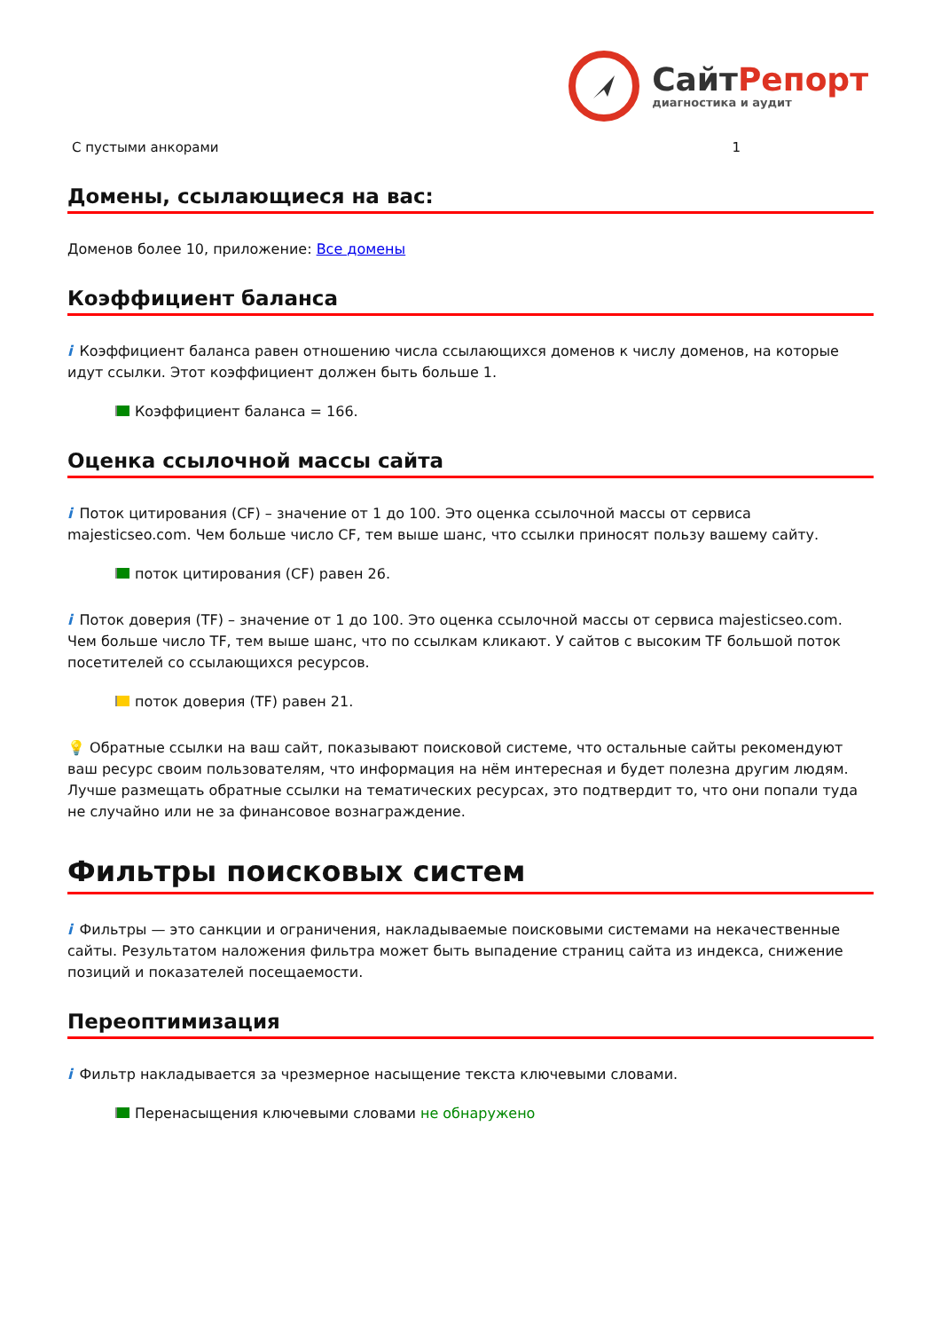СайтРепорт
диагностика и аудит
| С пустыми анкорами | 1 |
Домены, ссылающиеся на вас:
Доменов более 10, приложение: Все домены
Коэффициент баланса
i Коэффициент баланса равен отношению числа ссылающихся доменов к числу доменов, на которые идут ссылки. Этот коэффициент должен быть больше 1.
Коэффициент баланса = 166.
Оценка ссылочной массы сайта
i Поток цитирования (CF) – значение от 1 до 100. Это оценка ссылочной массы от сервиса majesticseo.com. Чем больше число CF, тем выше шанс, что ссылки приносят пользу вашему сайту.
поток цитирования (CF) равен 26.
i Поток доверия (TF) – значение от 1 до 100. Это оценка ссылочной массы от сервиса majesticseo.com. Чем больше число TF, тем выше шанс, что по ссылкам кликают. У сайтов с высоким TF большой поток посетителей со ссылающихся ресурсов.
поток доверия (TF) равен 21.
💡 Обратные ссылки на ваш сайт, показывают поисковой системе, что остальные сайты рекомендуют ваш ресурс своим пользователям, что информация на нём интересная и будет полезна другим людям.
Лучше размещать обратные ссылки на тематических ресурсах, это подтвердит то, что они попали туда не случайно или не за финансовое вознаграждение.
Фильтры поисковых систем
i Фильтры — это санкции и ограничения, накладываемые поисковыми системами на некачественные сайты. Результатом наложения фильтра может быть выпадение страниц сайта из индекса, снижение позиций и показателей посещаемости.
Переоптимизация
i Фильтр накладывается за чрезмерное насыщение текста ключевыми словами.
Перенасыщения ключевыми словами не обнаружено